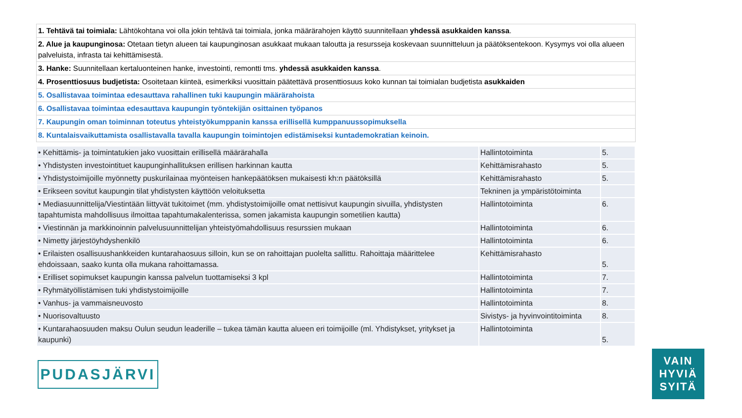| 1. Tehtävä tai toimiala: Lähtökohtana voi olla jokin tehtävä tai toimiala, jonka määrärahojen käyttö suunnitellaan yhdessä asukkaiden kanssa . |
| 2. Alue ja kaupunginosa: Otetaan tietyn alueen tai kaupunginosan asukkaat mukaan taloutta ja resursseja koskevaan suunnitteluun ja päätöksentekoon. Kysymys voi olla alueen palveluista, infrasta tai kehittämisestä. |
| 3. Hanke: Suunnitellaan kertaluonteinen hanke, investointi, remontti tms. yhdessä asukkaiden kanssa . |
| 4. Prosenttiosuus budjetista: Osoitetaan kiinteä, esimerkiksi vuosittain päätettävä prosenttiosuus koko kunnan tai toimialan budjetista asukkaiden |
| 5. Osallistavaa toimintaa edesauttava rahallinen tuki kaupungin määrärahoista |
| 6. Osallistavaa toimintaa edesauttava kaupungin työntekijän osittainen työpanos |
| 7. Kaupungin oman toiminnan toteutus yhteistyökumppanin kanssa erillisellä kumppanuussopimuksella |
| 8. Kuntalaisvaikuttamista osallistavalla tavalla kaupungin toimintojen edistämiseksi kuntademokratian keinoin. |
| • Kehittämis- ja toimintatukien jako vuosittain erillisellä määrärahalla | Hallintotoiminta | 5. |
| • Yhdistysten investointituet kaupunginhallituksen erillisen harkinnan kautta | Kehittämisrahasto | 5. |
| • Yhdistystoimijoille myönnetty puskurilainaa myönteisen hankepäätöksen mukaisesti kh:n päätöksillä | Kehittämisrahasto | 5. |
| • Erikseen sovitut kaupungin tilat yhdistysten käyttöön veloituksetta | Tekninen ja ympäristötoiminta | |
| • Mediasuunnittelija/Viestintään liittyvät tukitoimet (mm. yhdistystoimijoille omat nettisivut kaupungin sivuilla, yhdistysten tapahtumista mahdollisuus ilmoittaa tapahtumakalenterissa, somen jakamista kaupungin sometilien kautta) | Hallintotoiminta | 6. |
| • Viestinnän ja markkinoinnin palvelusuunnittelijan yhteistyömahdollisuus resurssien mukaan | Hallintotoiminta | 6. |
| • Nimetty järjestöyhdyshenkilö | Hallintotoiminta | 6. |
| • Erilaisten osallisuushankkeiden kuntarahaosuus silloin, kun se on rahoittajan puolelta sallittu. Rahoittaja määrittelee ehdoissaan, saako kunta olla mukana rahoittamassa. | Kehittämisrahasto | 5. |
| • Erilliset sopimukset kaupungin kanssa palvelun tuottamiseksi 3 kpl | Hallintotoiminta | 7. |
| • Ryhmätyöllistämisen tuki yhdistystoimijoille | Hallintotoiminta | 7. |
| • Vanhus- ja vammaisneuvosto | Hallintotoiminta | 8. |
| • Nuorisovaltuusto | Sivistys- ja hyvinvointitoiminta | 8. |
| • Kuntarahaosuuden maksu Oulun seudun leaderille – tukea tämän kautta alueen eri toimijoille (ml. Yhdistykset, yritykset ja kaupunki) | Hallintotoiminta | 5. |
PUDASJÄRVI
VAIN
HYVIÄ
SYITÄ